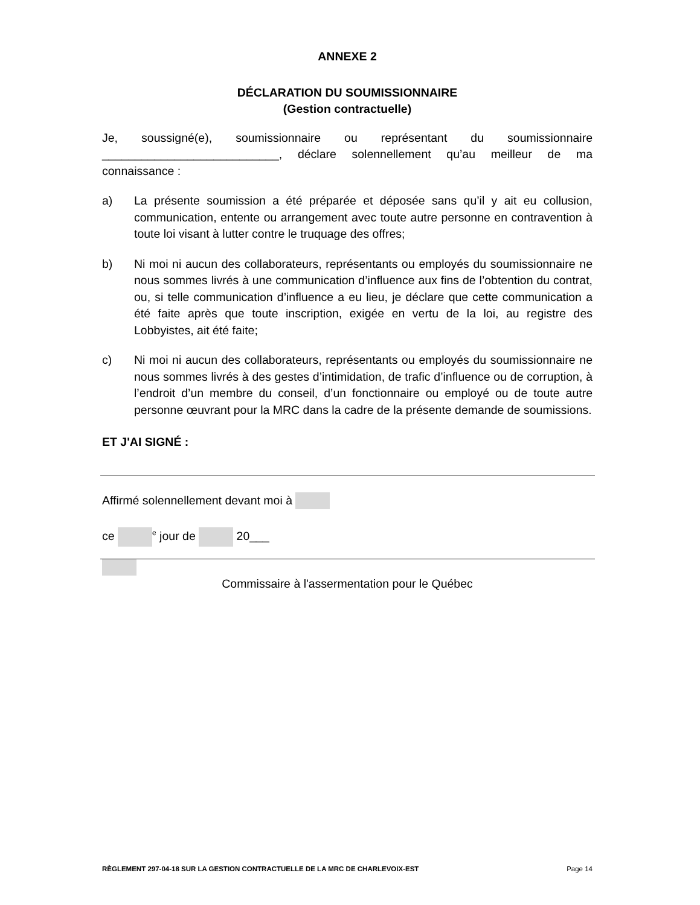ANNEXE 2
DÉCLARATION DU SOUMISSIONNAIRE
(Gestion contractuelle)
Je, soussigné(e), soumissionnaire ou représentant du soumissionnaire ___________________________, déclare solennellement qu’au meilleur de ma
connaissance :
a) La présente soumission a été préparée et déposée sans qu’il y ait eu collusion, communication, entente ou arrangement avec toute autre personne en contravention à toute loi visant à lutter contre le truquage des offres;
b) Ni moi ni aucun des collaborateurs, représentants ou employés du soumissionnaire ne nous sommes livrés à une communication d’influence aux fins de l’obtention du contrat, ou, si telle communication d’influence a eu lieu, je déclare que cette communication a été faite après que toute inscription, exigée en vertu de la loi, au registre des Lobbyistes, ait été faite;
c) Ni moi ni aucun des collaborateurs, représentants ou employés du soumissionnaire ne nous sommes livrés à des gestes d’intimidation, de trafic d’influence ou de corruption, à l’endroit d’un membre du conseil, d’un fonctionnaire ou employé ou de toute autre personne œuvrant pour la MRC dans la cadre de la présente demande de soumissions.
ET J'AI SIGNÉ :
Affirmé solennellement devant moi à
ce <sup>e</sup> jour de 20___
Commissaire à l'assermentation pour le Québec
RÈGLEMENT 297-04-18 SUR LA GESTION CONTRACTUELLE DE LA MRC DE CHARLEVOIX-EST Page 14